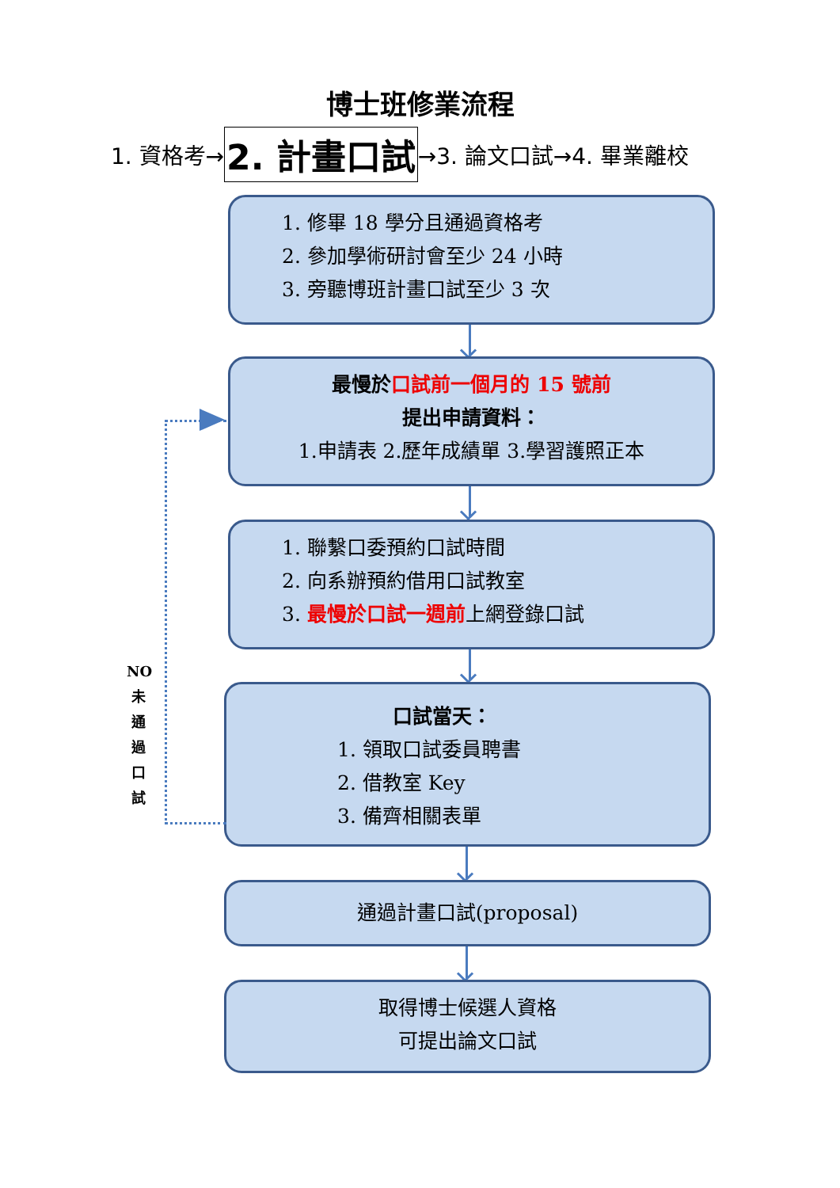博士班修業流程
1. 資格考→ 2. 計畫口試 →3. 論文口試→4. 畢業離校
1. 修畢 18 學分且通過資格考
2. 參加學術研討會至少 24 小時
3. 旁聽博班計畫口試至少 3 次
最慢於 口試前一個月的 15 號前
提出申請資料：
1.申請表 2.歷年成績單 3.學習護照正本
1. 聯繫口委預約口試時間
2. 向系辦預約借用口試教室
3. 最慢於口試一週前上網登錄口試
口試當天：
1. 領取口試委員聘書
2. 借教室 Key
3. 備齊相關表單
通過計畫口試(proposal)
取得博士候選人資格
可提出論文口試
NO
未
通
過
口
試